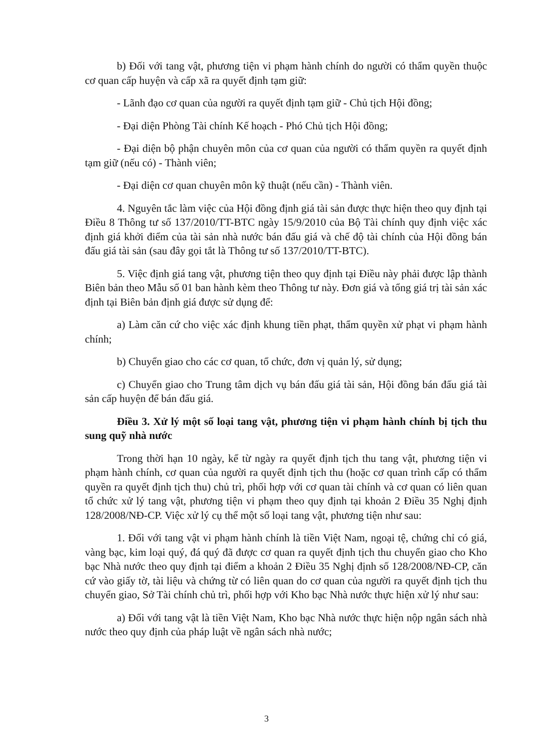b) Đối với tang vật, phương tiện vi phạm hành chính do người có thẩm quyền thuộc cơ quan cấp huyện và cấp xã ra quyết định tạm giữ:
- Lãnh đạo cơ quan của người ra quyết định tạm giữ - Chủ tịch Hội đồng;
- Đại diện Phòng Tài chính Kế hoạch - Phó Chủ tịch Hội đồng;
- Đại diện bộ phận chuyên môn của cơ quan của người có thẩm quyền ra quyết định tạm giữ (nếu có) - Thành viên;
- Đại diện cơ quan chuyên môn kỹ thuật (nếu cần) - Thành viên.
4. Nguyên tắc làm việc của Hội đồng định giá tài sản được thực hiện theo quy định tại Điều 8 Thông tư số 137/2010/TT-BTC ngày 15/9/2010 của Bộ Tài chính quy định việc xác định giá khởi điểm của tài sản nhà nước bán đấu giá và chế độ tài chính của Hội đồng bán đấu giá tài sản (sau đây gọi tắt là Thông tư số 137/2010/TT-BTC).
5. Việc định giá tang vật, phương tiện theo quy định tại Điều này phải được lập thành Biên bản theo Mẫu số 01 ban hành kèm theo Thông tư này. Đơn giá và tổng giá trị tài sản xác định tại Biên bản định giá được sử dụng để:
a) Làm căn cứ cho việc xác định khung tiền phạt, thẩm quyền xử phạt vi phạm hành chính;
b) Chuyển giao cho các cơ quan, tổ chức, đơn vị quản lý, sử dụng;
c) Chuyển giao cho Trung tâm dịch vụ bán đấu giá tài sản, Hội đồng bán đấu giá tài sản cấp huyện để bán đấu giá.
Điều 3. Xử lý một số loại tang vật, phương tiện vi phạm hành chính bị tịch thu sung quỹ nhà nước
Trong thời hạn 10 ngày, kể từ ngày ra quyết định tịch thu tang vật, phương tiện vi phạm hành chính, cơ quan của người ra quyết định tịch thu (hoặc cơ quan trình cấp có thẩm quyền ra quyết định tịch thu) chủ trì, phối hợp với cơ quan tài chính và cơ quan có liên quan tổ chức xử lý tang vật, phương tiện vi phạm theo quy định tại khoản 2 Điều 35 Nghị định 128/2008/NĐ-CP. Việc xử lý cụ thể một số loại tang vật, phương tiện như sau:
1. Đối với tang vật vi phạm hành chính là tiền Việt Nam, ngoại tệ, chứng chỉ có giá, vàng bạc, kim loại quý, đá quý đã được cơ quan ra quyết định tịch thu chuyển giao cho Kho bạc Nhà nước theo quy định tại điểm a khoản 2 Điều 35 Nghị định số 128/2008/NĐ-CP, căn cứ vào giấy tờ, tài liệu và chứng từ có liên quan do cơ quan của người ra quyết định tịch thu chuyển giao, Sở Tài chính chủ trì, phối hợp với Kho bạc Nhà nước thực hiện xử lý như sau:
a) Đối với tang vật là tiền Việt Nam, Kho bạc Nhà nước thực hiện nộp ngân sách nhà nước theo quy định của pháp luật về ngân sách nhà nước;
3